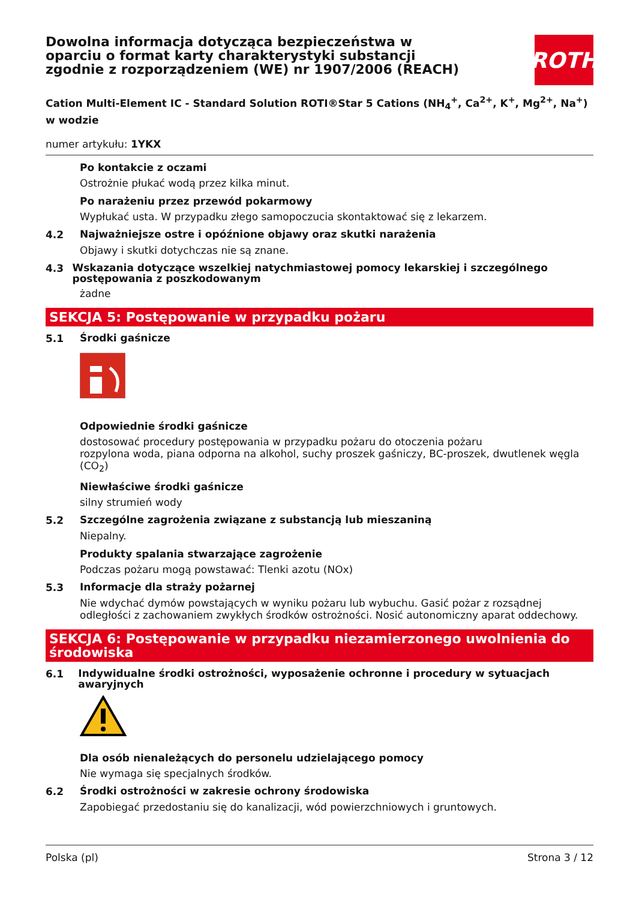Dowolna informacja dotycząca bezpieczeństwa w oparciu o format karty charakterystyki substancji zgodnie z rozporządzeniem (WE) nr 1907/2006 (REACH)
ROTH
Cation Multi-Element IC - Standard Solution ROTI®Star 5 Cations (NH<sub>4</sub><sup>+</sup>, Ca<sup>2+</sup>, K<sup>+</sup>, Mg<sup>2+</sup>, Na<sup>+</sup>) w wodzie
numer artykułu: 1YKX
Po kontakcie z oczami
Ostrożnie płukać wodą przez kilka minut.
Po narażeniu przez przewód pokarmowy
Wypłukać usta. W przypadku złego samopoczucia skontaktować się z lekarzem.
4.2 Najważniejsze ostre i opóźnione objawy oraz skutki narażenia
Objawy i skutki dotychczas nie są znane.
4.3 Wskazania dotyczące wszelkiej natychmiastowej pomocy lekarskiej i szczególnego postępowania z poszkodowanym
żadne
SEKCJA 5: Postępowanie w przypadku pożaru
5.1 Środki gaśnicze
Odpowiednie środki gaśnicze
dostosować procedury postępowania w przypadku pożaru do otoczenia pożaru
rozpylona woda, piana odporna na alkohol, suchy proszek gaśniczy, BC-proszek, dwutlenek węgla (CO<sub>2</sub>)
Niewłaściwe środki gaśnicze
silny strumień wody
5.2 Szczególne zagrożenia związane z substancją lub mieszaniną
Niepalny.
Produkty spalania stwarzające zagrożenie
Podczas pożaru mogą powstawać: Tlenki azotu (NOx)
5.3 Informacje dla straży pożarnej
Nie wdychać dymów powstających w wyniku pożaru lub wybuchu. Gasić pożar z rozsądnej odległości z zachowaniem zwykłych środków ostrożności. Nosić autonomiczny aparat oddechowy.
SEKCJA 6: Postępowanie w przypadku niezamierzonego uwolnienia do środowiska
6.1 Indywidualne środki ostrożności, wyposażenie ochronne i procedury w sytuacjach awaryjnych
Dla osób nienależących do personelu udzielającego pomocy
Nie wymaga się specjalnych środków.
6.2 Środki ostrożności w zakresie ochrony środowiska
Zapobiegać przedostaniu się do kanalizacji, wód powierzchniowych i gruntowych.
Polska (pl) Strona 3 / 12